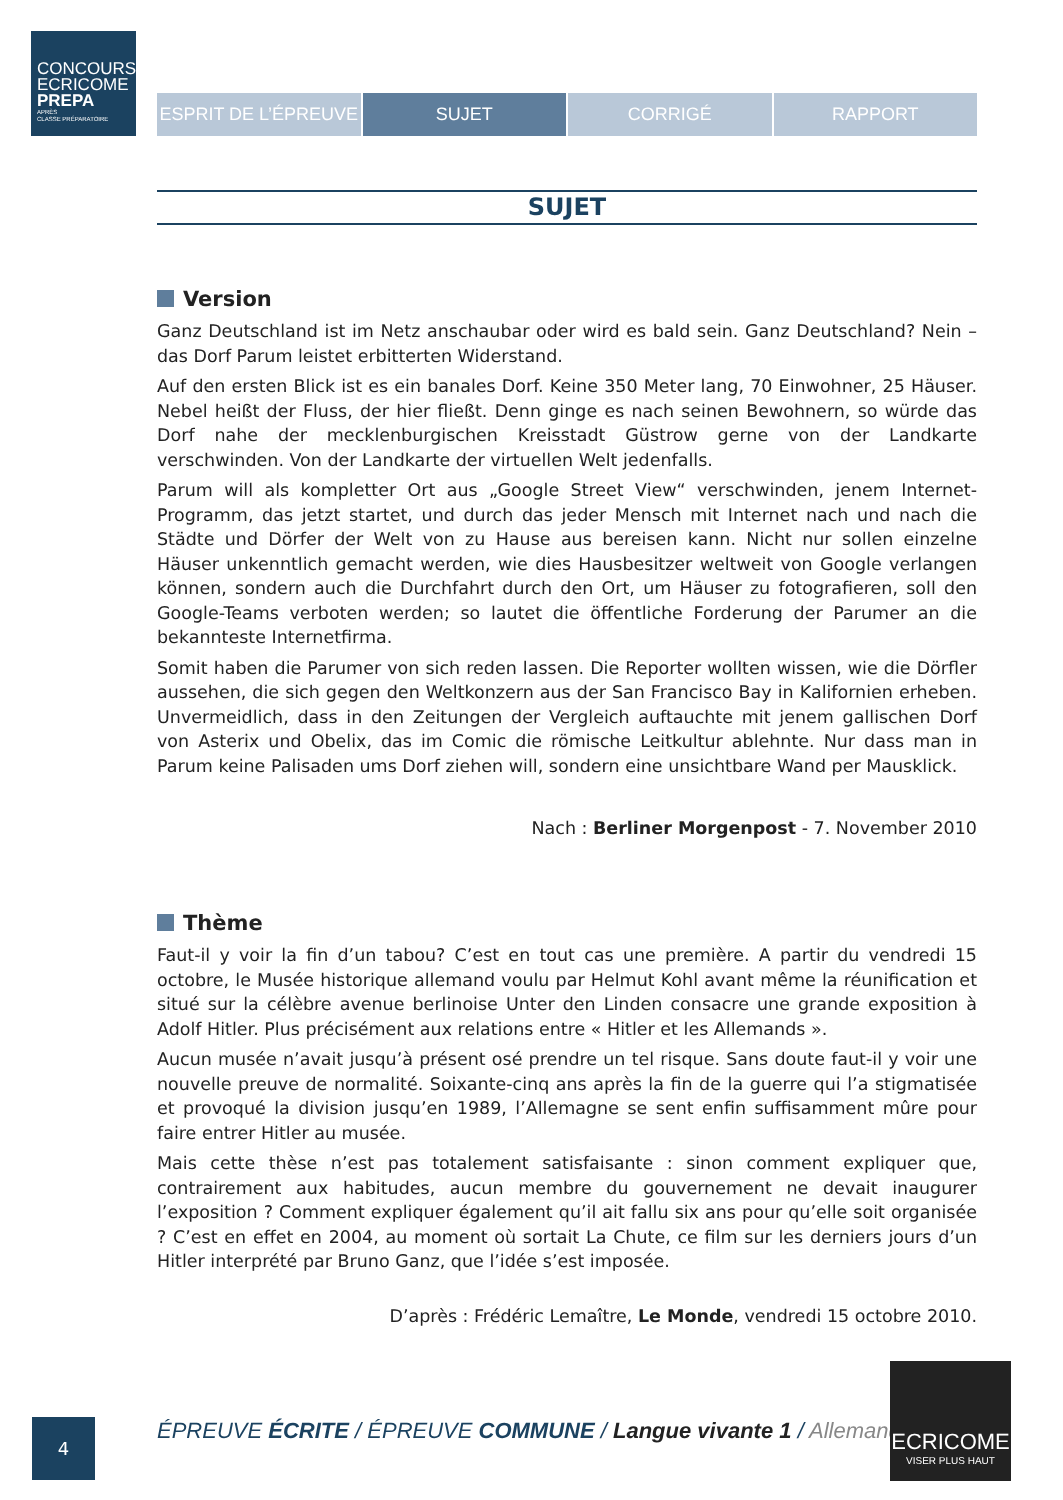CONCOURS
ECRICOME
PREPA
APRÈS
CLASSE PRÉPARATOIRE
ESPRIT DE L’ÉPREUVE SUJET CORRIGÉ RAPPORT
SUJET
Version
Ganz Deutschland ist im Netz anschaubar oder wird es bald sein. Ganz Deutschland? Nein – das Dorf Parum leistet erbitterten Widerstand.
Auf den ersten Blick ist es ein banales Dorf. Keine 350 Meter lang, 70 Einwohner, 25 Häuser. Nebel heißt der Fluss, der hier fließt. Denn ginge es nach seinen Bewohnern, so würde das Dorf nahe der mecklenburgischen Kreisstadt Güstrow gerne von der Landkarte verschwinden. Von der Landkarte der virtuellen Welt jedenfalls.
Parum will als kompletter Ort aus „Google Street View“ verschwinden, jenem Internet-Programm, das jetzt startet, und durch das jeder Mensch mit Internet nach und nach die Städte und Dörfer der Welt von zu Hause aus bereisen kann. Nicht nur sollen einzelne Häuser unkenntlich gemacht werden, wie dies Hausbesitzer weltweit von Google verlangen können, sondern auch die Durchfahrt durch den Ort, um Häuser zu fotografieren, soll den Google-Teams verboten werden; so lautet die öffentliche Forderung der Parumer an die bekannteste Internetfirma.
Somit haben die Parumer von sich reden lassen. Die Reporter wollten wissen, wie die Dörfler aussehen, die sich gegen den Weltkonzern aus der San Francisco Bay in Kalifornien erheben. Unvermeidlich, dass in den Zeitungen der Vergleich auftauchte mit jenem gallischen Dorf von Asterix und Obelix, das im Comic die römische Leitkultur ablehnte. Nur dass man in Parum keine Palisaden ums Dorf ziehen will, sondern eine unsichtbare Wand per Mausklick.
Nach : Berliner Morgenpost - 7. November 2010
Thème
Faut-il y voir la fin d’un tabou? C’est en tout cas une première. A partir du vendredi 15 octobre, le Musée historique allemand voulu par Helmut Kohl avant même la réunification et situé sur la célèbre avenue berlinoise Unter den Linden consacre une grande exposition à Adolf Hitler. Plus précisément aux relations entre « Hitler et les Allemands ».
Aucun musée n’avait jusqu’à présent osé prendre un tel risque. Sans doute faut-il y voir une nouvelle preuve de normalité. Soixante-cinq ans après la fin de la guerre qui l’a stigmatisée et provoqué la division jusqu’en 1989, l’Allemagne se sent enfin suffisamment mûre pour faire entrer Hitler au musée.
Mais cette thèse n’est pas totalement satisfaisante : sinon comment expliquer que, contrairement aux habitudes, aucun membre du gouvernement ne devait inaugurer l’exposition ? Comment expliquer également qu’il ait fallu six ans pour qu’elle soit organisée ? C’est en effet en 2004, au moment où sortait La Chute, ce film sur les derniers jours d’un Hitler interprété par Bruno Ganz, que l’idée s’est imposée.
D’après : Frédéric Lemaître, Le Monde, vendredi 15 octobre 2010.
4
ÉPREUVE ÉCRITE / ÉPREUVE COMMUNE / Langue vivante 1 / Allemand
ECRICOME
VISER PLUS HAUT